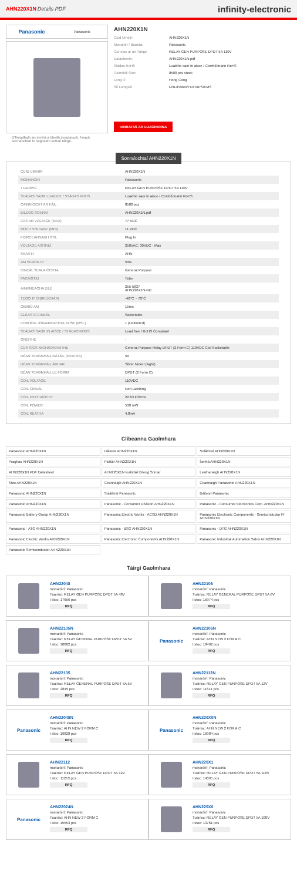AHN220X1N Details PDF
infinity-electronic
Panasonic
Panasonic
D'fhéadfadh an íomhá a bheith ionadaíoch. Féach sonraíochtaí le haghaidh sonraí táirge.
AHN220X1N
Cuid Uimhir: AHN220X1N
Monaróir / Branda: Panasonic
Cur síos ar an Táirge RELAY GEN PURPOSE DPDT 5A 110V
Datasheets: AHN220X1N.pdf
Stádas RoHS Luaidhe saor in aisce / Comhlíonann RoHS
Coinníoll Stoc 8588 pcs stock
Long Ó Hong Cong
Slí Loingsiú DHL/Fedex/TNT/UPS/EMS
IARRATAS AR LUACHANNA
Sonraíochtaí AHN220X1N
| CUID UIMHIR | AHN220X1N |
| MONARÓIR | Panasonic |
| TUAIRISC | RELAY GEN PURPOSE DPDT 5A 110V |
| STÁDAS SAOR LUAIDHE / STÁDAS ROHS | Luaidhe saor in aisce / Comhlíonann RoHS |
| CAINNÍOCHT AR FÁIL | 8588 pcs |
| BILEOG SONRAÍ | AHN220X1N.pdf |
| CAS AR VOLTAGE (MAX) | 77 VDC |
| MÚCH VOLTAGE (MIN) | 11 VDC |
| FOIRCEANNADH STÍL | Plug In |
| VOLTAGE AISTRIÚ | 250VAC, 30VDC - Max |
| SRAITH | AHN |
| AM SCAOILTE | 5ms |
| CINEÁL SEALAÍOCHTA | General Purpose |
| PACÁISTIÚ | Tube |
| AINMNEACHA EILE | 255-5837 AHN220X1N-ND |
| TEOCHT OIBRIÚCHÁIN | -40°C ~ 70°C |
| OIBRIÚ AM | 15ms |
| GLÉASTA CINEÁL | Socketable |
| LEIBHÉAL ÍOGAIREACHTA TAISE (MSL) | 1 (Unlimited) |
| STÁDAS SAOR IN AISCE / STÁDAS ROHS | Lead free / RoHS Compliant |
| GNÉITHE | - |
| CUR SÍOS MIONSONRAITHE | General Purpose Relay DPDT (2 Form C) 110VDC Coil Socketable |
| DÉAN TEAGMHÁIL RÁTÁIL (REATHA) | 5A |
| DÉAN TEAGMHÁIL ÁBHAR | Silver Nickel (AgNi) |
| DÉAN TEAGMHÁIL LE FOIRM | DPDT (2 Form C) |
| COIL VOLTAGE | 110VDC |
| COIL CINEÁL | Non Latching |
| COIL FRIOTAÍOCHT | 22.83 kOhms |
| COIL POWER | 530 mW |
| COIL REATHA | 4.8mA |
Clibeanna Gaolmhara
Panasonic AHN220X1N
Dáileoir AHN220X1N
Soláthraí AHN220X1N
Praghas AHN220X1N
Pictiúir AHN220X1N
Íomhá AHN220X1N
AHN220X1N PDF Datasheet
AHN220X1N Íoslódáil Bileog Sonraí
Leathanaigh AHN220X1N
Stoc AHN220X1N
Ceannaigh AHN220X1N
Ceannaigh Panasonic AHN220X1N
Panasonic AHN220X1N
Soláthraí Panasonic
Dáileoir Panasonic
Panasonic AHN220X1N
Panasonic - Consumer Division AHN220X1N
Panasonic - Consumer Electronics Corp. AHN220X1N
Panasonic Battery Group AHN220X1N
Panasonic Electric Works - ACSD AHN220X1N
Panasonic Electronic Components - Semiconductor Pr AHN220X1N
Panasonic - ATG AHN220X1N
Panasonic - BSG AHN220X1N
Panasonic - DTG AHN220X1N
Panasonic Electric Works AHN220X1N
Panasonic Electronic Components AHN220X1N
Panasonic Industrial Automation Sales AHN220X1N
Panasonic Semiconductor AHN220X1N
Táirgí Gaolmhara
AHN22048
monaróirí: Panasonic
Tuairisc: RELAY GEN PURPOSE DPDT 5A 48V
I stoc: 17656 pcs
RFQ
AHN22106
monaróirí: Panasonic
Tuairisc: RELAY GENERAL PURPOSE DPDT 5A 6V
I stoc: 15974 pcs
RFQ
AHN22105N
monaróirí: Panasonic
Tuairisc: RELAY GENERAL PURPOSE DPDT 5A 5V
I stoc: 10002 pcs
RFQ
Panasonic
AHN22106N
monaróirí: Panasonic
Tuairisc: AHN NEW 2 FORM C
I stoc: 18492 pcs
RFQ
AHN22105
monaróirí: Panasonic
Tuairisc: RELAY GENERAL PURPOSE DPDT 5A 5V
I stoc: 2849 pcs
RFQ
AHN22112N
monaróirí: Panasonic
Tuairisc: RELAY GEN PURPOSE DPDT 5A 12V
I stoc: 11614 pcs
RFQ
Panasonic
AHN22048N
monaróirí: Panasonic
Tuairisc: AHN NEW 2 FORM C
I stoc: 19828 pcs
RFQ
Panasonic
AHN220X0N
monaróirí: Panasonic
Tuairisc: AHN NEW 2 FORM C
I stoc: 16984 pcs
RFQ
AHN22112
monaróirí: Panasonic
Tuairisc: RELAY GEN PURPOSE DPDT 5A 12V
I stoc: 11213 pcs
RFQ
AHN220X1
monaróirí: Panasonic
Tuairisc: RELAY GEN PURPOSE DPDT 5A 110V
I stoc: 14095 pcs
RFQ
Panasonic
AHN22024N
monaróirí: Panasonic
Tuairisc: AHN NEW 2 FORM C
I stoc: 15553 pcs
RFQ
AHN220X0
monaróirí: Panasonic
Tuairisc: RELAY GEN PURPOSE DPDT 5A 100V
I stoc: 13761 pcs
RFQ